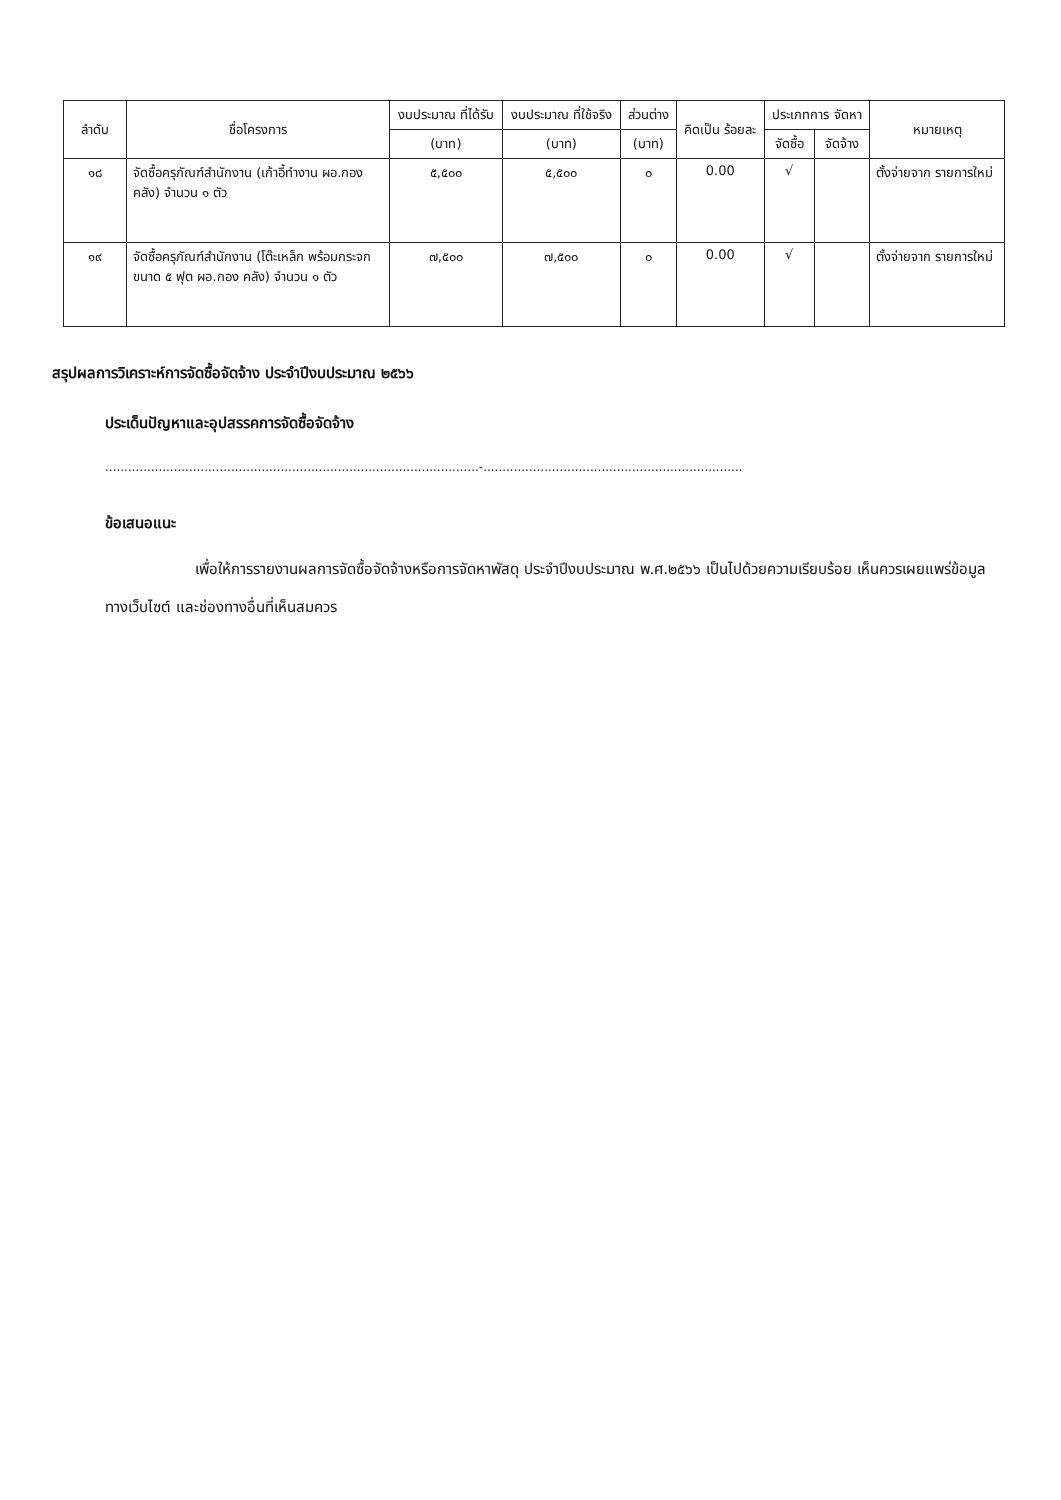| ลำดับ | ชื่อโครงการ | งบประมาณ ที่ได้รับ | งบประมาณ ที่ใช้จริง | ส่วนต่าง | คิดเป็น ร้อยละ | ประเภทการ จัดหา | | หมายเหตุ |
| --- | --- | --- | --- | --- | --- | --- | --- | --- |
| | | (บาท) | (บาท) | (บาท) | | จัดซื้อ | จัดจ้าง | |
| ๑๘ | จัดซื้อครุภัณฑ์สำนักงาน (เก้าอี้ทำงาน ผอ.กองคลัง) จำนวน ๑ ตัว | ๕,๕๐๐ | ๕,๕๐๐ | ๐ | 0.00 | √ | | ตั้งจ่ายจาก รายการใหม่ |
| ๑๙ | จัดซื้อครุภัณฑ์สำนักงาน (โต๊ะเหล็ก พร้อมกระจก ขนาด ๕ ฟุต ผอ.กอง คลัง) จำนวน ๑ ตัว | ๗,๕๐๐ | ๗,๕๐๐ | ๐ | 0.00 | √ | | ตั้งจ่ายจาก รายการใหม่ |
สรุปผลการวิเคราะห์การจัดซื้อจัดจ้าง ประจำปีงบประมาณ ๒๕๖๖
ประเด็นปัญหาและอุปสรรคการจัดซื้อจัดจ้าง
..................................................................................................-....................................................................
ข้อเสนอแนะ
เพื่อให้การรายงานผลการจัดซื้อจัดจ้างหรือการจัดหาพัสดุ ประจำปีงบประมาณ พ.ศ.๒๕๖๖ เป็นไปด้วยความเรียบร้อย เห็นควรเผยแพร่ข้อมูลทางเว็บไซต์ และช่องทางอื่นที่เห็นสมควร